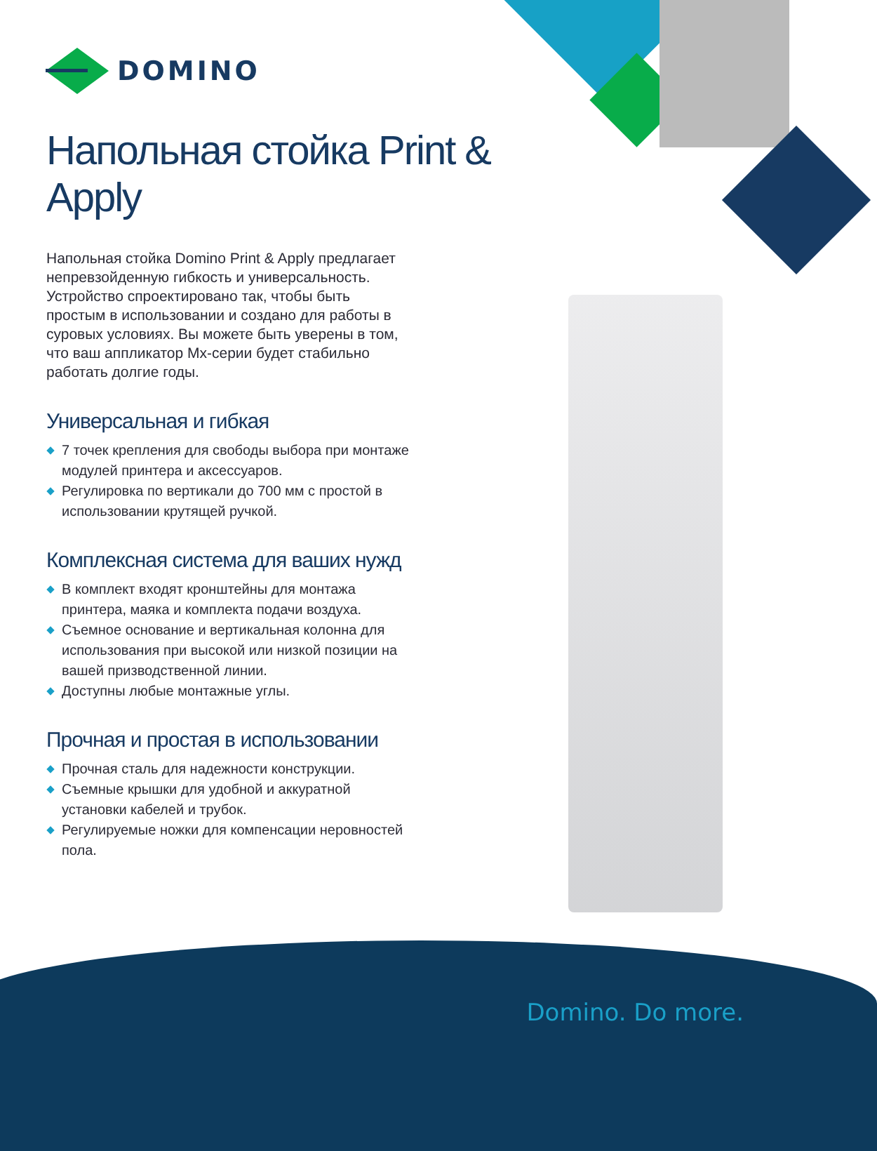DOMINO
Напольная стойка Print & Apply
Напольная стойка Domino Print & Apply предлагает непревзойденную гибкость и универсальность. Устройство спроектировано так, чтобы быть простым в использовании и создано для работы в суровых условиях. Вы можете быть уверены в том, что ваш аппликатор Mx-серии будет стабильно работать долгие годы.
Универсальная и гибкая
7 точек крепления для свободы выбора при монтаже модулей принтера и аксессуаров.
Регулировка по вертикали до 700 мм с простой в использовании крутящей ручкой.
Комплексная система для ваших нужд
В комплект входят кронштейны для монтажа принтера, маяка и комплекта подачи воздуха.
Съемное основание и вертикальная колонна для использования при высокой или низкой позиции на вашей призводственной линии.
Доступны любые монтажные углы.
Прочная и простая в использовании
Прочная сталь для надежности конструкции.
Съемные крышки для удобной и аккуратной установки кабелей и трубок.
Регулируемые ножки для компенсации неровностей пола.
Domino. Do more.